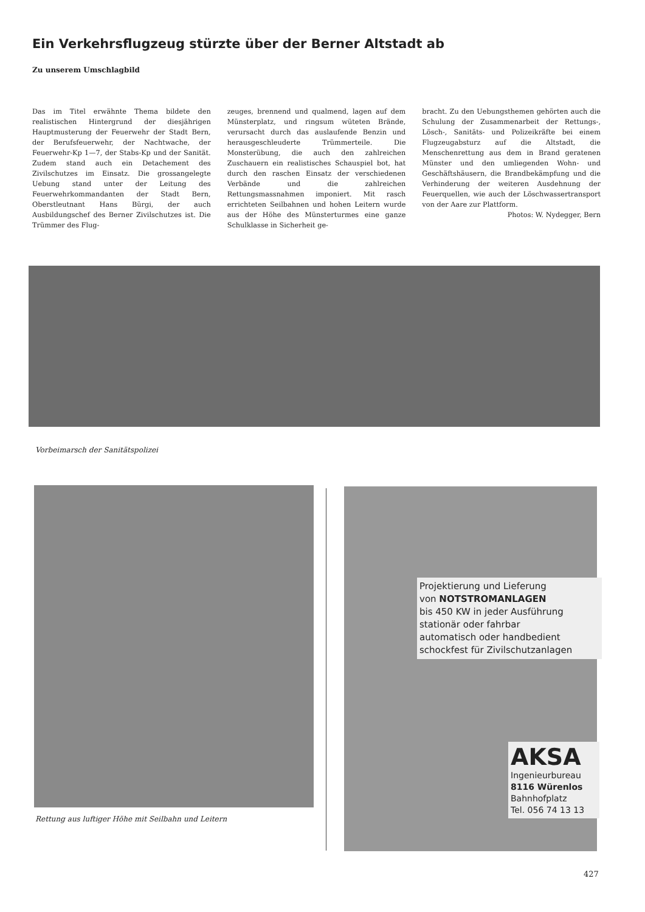Ein Verkehrsflugzeug stürzte über der Berner Altstadt ab
Zu unserem Umschlagbild
Das im Titel erwähnte Thema bildete den realistischen Hintergrund der diesjährigen Hauptmusterung der Feuerwehr der Stadt Bern, der Berufsfeuerwehr, der Nachtwache, der Feuerwehr-Kp 1—7, der Stabs-Kp und der Sanität. Zudem stand auch ein Detachement des Zivilschutzes im Einsatz. Die grossangelegte Uebung stand unter der Leitung des Feuerwehrkommandanten der Stadt Bern, Oberstleutnant Hans Bürgi, der auch Ausbildungschef des Berner Zivilschutzes ist. Die Trümmer des Flug-
zeuges, brennend und qualmend, lagen auf dem Münsterplatz, und ringsum wüteten Brände, verursacht durch das auslaufende Benzin und herausgeschleuderte Trümmerteile. Die Monsterübung, die auch den zahlreichen Zuschauern ein realistisches Schauspiel bot, hat durch den raschen Einsatz der verschiedenen Verbände und die zahlreichen Rettungsmassnahmen imponiert. Mit rasch errichteten Seilbahnen und hohen Leitern wurde aus der Höhe des Münsterturmes eine ganze Schulklasse in Sicherheit ge-
bracht. Zu den Uebungsthemen gehörten auch die Schulung der Zusammenarbeit der Rettungs-, Lösch-, Sanitäts- und Polizeikräfte bei einem Flugzeugabsturz auf die Altstadt, die Menschenrettung aus dem in Brand geratenen Münster und den umliegenden Wohn- und Geschäftshäusern, die Brandbekämpfung und die Verhinderung der weiteren Ausdehnung der Feuerquellen, wie auch der Löschwassertransport von der Aare zur Plattform.
Photos: W. Nydegger, Bern
Vorbeimarsch der Sanitätspolizei
Rettung aus luftiger Höhe mit Seilbahn und Leitern
Projektierung und Lieferung
von NOTSTROMANLAGEN
bis 450 KW in jeder Ausführung
stationär oder fahrbar
automatisch oder handbedient
schockfest für Zivilschutzanlagen
AKSA
Ingenieurbureau
8116 Würenlos
Bahnhofplatz
Tel. 056 74 13 13
427